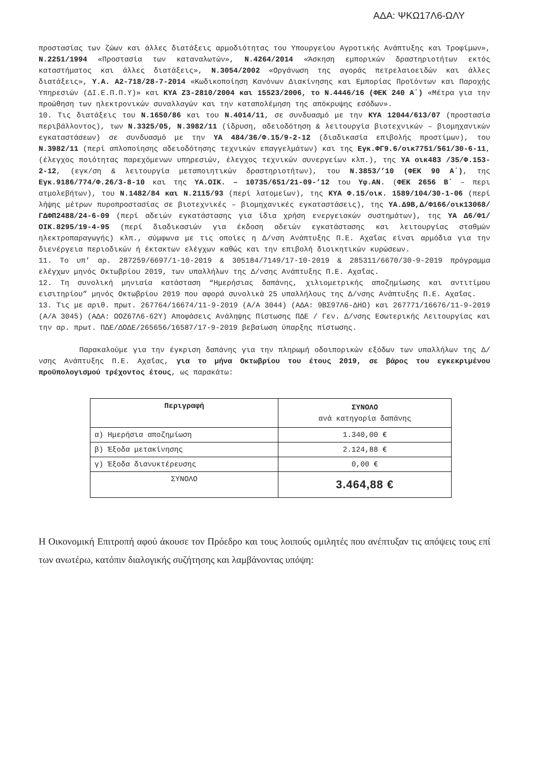ΑΔΑ: ΨΚΩ17Λ6-ΩΛΥ
προστασίας των ζώων και άλλες διατάξεις αρμοδιότητας του Υπουργείου Αγροτικής Ανάπτυξης και Τροφίμων», Ν.2251/1994 «Προστασία των καταναλωτών», Ν.4264/2014 «Άσκηση εμπορικών δραστηριοτήτων εκτός καταστήματος και άλλες διατάξεις», Ν.3054/2002 «Οργάνωση της αγοράς πετρελαιοειδών και άλλες διατάξεις», Υ.Α. Α2-718/28-7-2014 «Κωδικοποίηση Κανόνων Διακίνησης και Εμπορίας Προϊόντων και Παροχής Υπηρεσιών (ΔΙ.Ε.Π.Π.Υ)» και ΚΥΑ Ζ3-2810/2004 και 15523/2006, το Ν.4446/16 (ΦΕΚ 240 Α΄) «Μέτρα για την προώθηση των ηλεκτρονικών συναλλαγών και την καταπολέμηση της απόκρυψης εσόδων».
10. Τις διατάξεις του Ν.1650/86 και του Ν.4014/11, σε συνδυασμό με την ΚΥΑ 12044/613/07 (προστασία περιβάλλοντος), των Ν.3325/05, Ν.3982/11 (ίδρυση, αδειοδότηση & λειτουργία βιοτεχνικών – βιομηχανικών εγκαταστάσεων) σε συνδυασμό με την ΥΑ 484/36/Φ.15/9-2-12 (διαδικασία επιβολής προστίμων), του Ν.3982/11 (περί απλοποίησης αδειοδότησης τεχνικών επαγγελμάτων) και της Εγκ.ΦΓ9.6/οικ7751/561/30-6-11, (έλεγχος ποιότητας παρεχόμενων υπηρεσιών, έλεγχος τεχνικών συνεργείων κλπ.), της ΥΑ οικ483 /35/Φ.153-2-12, (εγκ/ση & λειτουργία μεταποιητικών δραστηριοτήτων), του Ν.3853/’10 (ΦΕΚ 90 Α΄), της Εγκ.9186/774/Φ.26/3-8-10 και της ΥΑ.ΟΙΚ. – 10735/651/21-09-’12 του Υφ.ΑΝ. (ΦΕΚ 2656 Β΄ – περι ατμολεβήτων), του Ν.1482/84 και Ν.2115/93 (περί λατομείων), της ΚΥΑ Φ.15/οικ. 1589/104/30-1-06 (περί λήψης μέτρων πυροπροστασίας σε βιοτεχνικές – βιομηχανικές εγκαταστάσεις), της ΥΑ.Δ9Β,Δ/Φ166/οικ13068/ΓΔΦΠ2488/24-6-09 (περί αδειών εγκατάστασης για ίδια χρήση ενεργειακών συστημάτων), της ΥΑ Δ6/Φ1/ΟΙΚ.8295/19-4-95 (περί διαδικασιών για έκδοση αδειών εγκατάστασης και λειτουργίας σταθμών ηλεκτροπαραγωγής) κλπ., σύμφωνα με τις οποίες η Δ/νση Ανάπτυξης Π.Ε. Αχαΐας είναι αρμόδια για την διενέργεια περιοδικών ή έκτακτων ελέγχων καθώς και την επιβολή διοικητικών κυρώσεων.
11. Το υπ’ αρ. 287259/6697/1-10-2019 & 305184/7149/17-10-2019 & 285311/6670/30-9-2019 πρόγραμμα ελέγχων μηνός Οκτωβρίου 2019, των υπαλλήλων της Δ/νσης Ανάπτυξης Π.Ε. Αχαΐας.
12. Τη συνολική μηνιαία κατάσταση “Ημερήσιας δαπάνης, χιλιομετρικής αποζημίωσης και αντιτίμου εισιτηρίου” μηνός Οκτωβρίου 2019 που αφορά συνολικά 25 υπαλλήλους της Δ/νσης Ανάπτυξης Π.Ε. Αχαΐας.
13. Τις με αριθ. πρωτ. 267764/16674/11-9-2019 (Α/Α 3044) (ΑΔΑ: 9ΒΣ97Λ6-ΔΗΩ) και 267771/16676/11-9-2019 (Α/Α 3045) (ΑΔΑ: ΩΟΖ67Λ6-62Υ) Αποφάσεις Ανάληψης Πίστωσης ΠΔΕ / Γεν. Δ/νσης Εσωτερικής Λειτουργίας και την αρ. πρωτ. ΠΔΕ/ΔΟΔΕ/265656/16587/17-9-2019 βεβαίωση ύπαρξης πίστωσης.
Παρακαλούμε για την έγκριση δαπάνης για την πληρωμή οδοιπορικών εξόδων των υπαλλήλων της Δ/νσης Ανάπτυξης Π.Ε. Αχαΐας, για το μήνα Οκτωβρίου του έτους 2019, σε βάρος του εγκεκριμένου προϋπολογισμού τρέχοντος έτους, ως παρακάτω:
| Περιγραφή | ΣΥΝΟΛΟ ανά κατηγορία δαπάνης |
| --- | --- |
| α) Ημερήσια αποζημίωση | 1.340,00 € |
| β) Έξοδα μετακίνησης | 2.124,88 € |
| γ) Έξοδα διανυκτέρευσης | 0,00 € |
| ΣΥΝΟΛΟ | 3.464,88 € |
Η Οικονομική Επιτροπή αφού άκουσε τον Πρόεδρο και τους λοιπούς ομιλητές που ανέπτυξαν τις απόψεις τους επί των ανωτέρω, κατόπιν διαλογικής συζήτησης και λαμβάνοντας υπόψη: